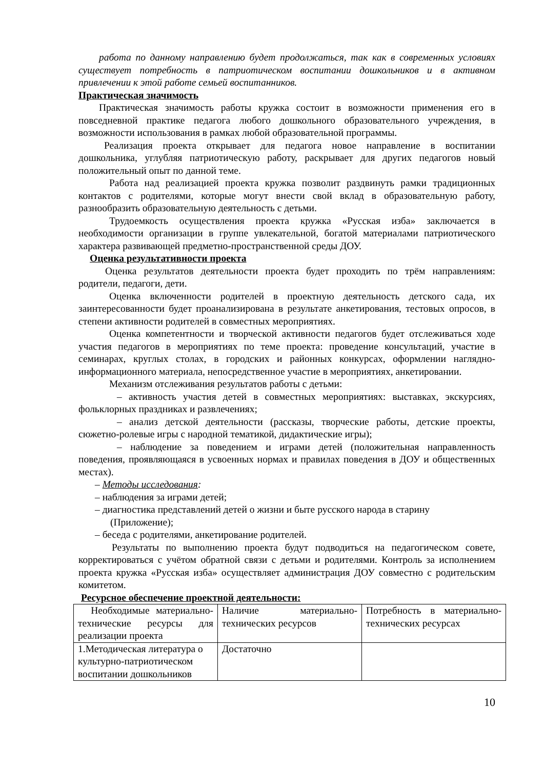работа по данному направлению будет продолжаться, так как в современных условиях существует потребность в патриотическом воспитании дошкольников и в активном привлечении к этой работе семьей воспитанников.
Практическая значимость
Практическая значимость работы кружка состоит в возможности применения его в повседневной практике педагога любого дошкольного образовательного учреждения, в возможности использования в рамках любой образовательной программы.
Реализация проекта открывает для педагога новое направление в воспитании дошкольника, углубляя патриотическую работу, раскрывает для других педагогов новый положительный опыт по данной теме.
Работа над реализацией проекта кружка позволит раздвинуть рамки традиционных контактов с родителями, которые могут внести свой вклад в образовательную работу, разнообразить образовательную деятельность с детьми.
Трудоемкость осуществления проекта кружка «Русская изба» заключается в необходимости организации в группе увлекательной, богатой материалами патриотического характера развивающей предметно-пространственной среды ДОУ.
Оценка результативности проекта
Оценка результатов деятельности проекта будет проходить по трём направлениям: родители, педагоги, дети.
Оценка включенности родителей в проектную деятельность детского сада, их заинтересованности будет проанализирована в результате анкетирования, тестовых опросов, в степени активности родителей в совместных мероприятиях.
Оценка компетентности и творческой активности педагогов будет отслеживаться ходе участия педагогов в мероприятиях по теме проекта: проведение консультаций, участие в семинарах, круглых столах, в городских и районных конкурсах, оформлении наглядно-информационного материала, непосредственное участие в мероприятиях, анкетировании.
Механизм отслеживания результатов работы с детьми:
– активность участия детей в совместных мероприятиях: выставках, экскурсиях, фольклорных праздниках и развлечениях;
– анализ детской деятельности (рассказы, творческие работы, детские проекты, сюжетно-ролевые игры с народной тематикой, дидактические игры);
– наблюдение за поведением и играми детей (положительная направленность поведения, проявляющаяся в усвоенных нормах и правилах поведения в ДОУ и общественных местах).
– Методы исследования:
– наблюдения за играми детей;
– диагностика представлений детей о жизни и быте русского народа в старину (Приложение);
– беседа с родителями, анкетирование родителей.
Результаты по выполнению проекта будут подводиться на педагогическом совете, корректироваться с учётом обратной связи с детьми и родителями. Контроль за исполнением проекта кружка «Русская изба» осуществляет администрация ДОУ совместно с родительским комитетом.
Ресурсное обеспечение проектной деятельности:
| Необходимые материально-технические ресурсы для реализации проекта | Наличие материально-технических ресурсов | Потребность в материально-технических ресурсах |
| 1.Методическая литература о культурно-патриотическом воспитании дошкольников | Достаточно | |
10